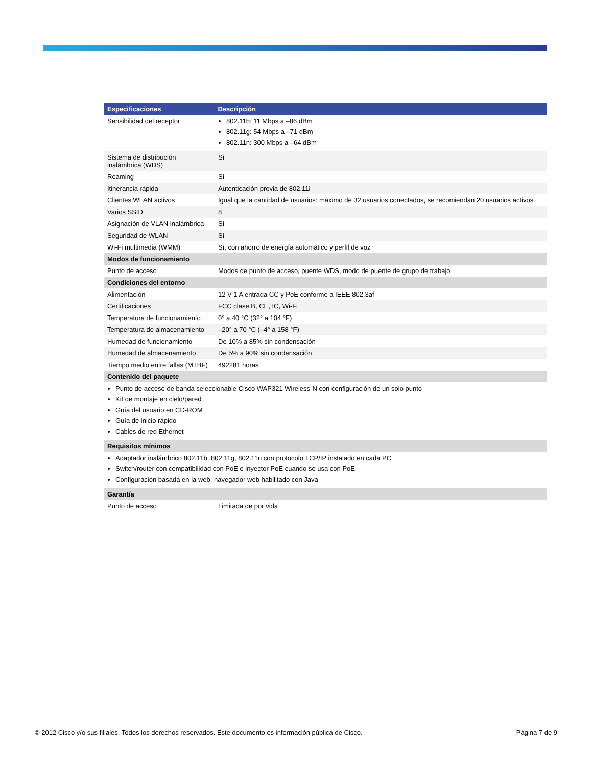| Especificaciones | Descripción |
| --- | --- |
| Sensibilidad del receptor | 802.11b: 11 Mbps a –86 dBm 802.11g: 54 Mbps a –71 dBm 802.11n: 300 Mbps a –64 dBm |
| Sistema de distribución inalámbrica (WDS) | Sí |
| Roaming | Sí |
| Itinerancia rápida | Autenticación previa de 802.11i |
| Clientes WLAN activos | Igual que la cantidad de usuarios: máximo de 32 usuarios conectados, se recomiendan 20 usuarios activos |
| Varios SSID | 8 |
| Asignación de VLAN inalámbrica | Sí |
| Seguridad de WLAN | Sí |
| Wi-Fi multimedia (WMM) | Sí, con ahorro de energía automático y perfil de voz |
| Modos de funcionamiento | |
| Punto de acceso | Modos de punto de acceso, puente WDS, modo de puente de grupo de trabajo |
| Condiciones del entorno | |
| Alimentación | 12 V 1 A entrada CC y PoE conforme a IEEE 802.3af |
| Certificaciones | FCC clase B, CE, IC, Wi-Fi |
| Temperatura de funcionamiento | 0° a 40 °C (32° a 104 °F) |
| Temperatura de almacenamiento | –20° a 70 °C (–4° a 158 °F) |
| Humedad de funcionamiento | De 10% a 85% sin condensación |
| Humedad de almacenamiento | De 5% a 90% sin condensación |
| Tiempo medio entre fallas (MTBF) | 492281 horas |
| Contenido del paquete | |
| Punto de acceso de banda seleccionable Cisco WAP321 Wireless-N con configuración de un solo punto Kit de montaje en cielo/pared Guía del usuario en CD-ROM Guía de inicio rápido Cables de red Ethernet | |
| Requisitos mínimos | |
| Adaptador inalámbrico 802.11b, 802.11g, 802.11n con protocolo TCP/IP instalado en cada PC Switch/router con compatibilidad con PoE o inyector PoE cuando se usa con PoE Configuración basada en la web: navegador web habilitado con Java | |
| Garantía | |
| Punto de acceso | Limitada de por vida |
© 2012 Cisco y/o sus filiales. Todos los derechos reservados. Este documento es información pública de Cisco. Página 7 de 9